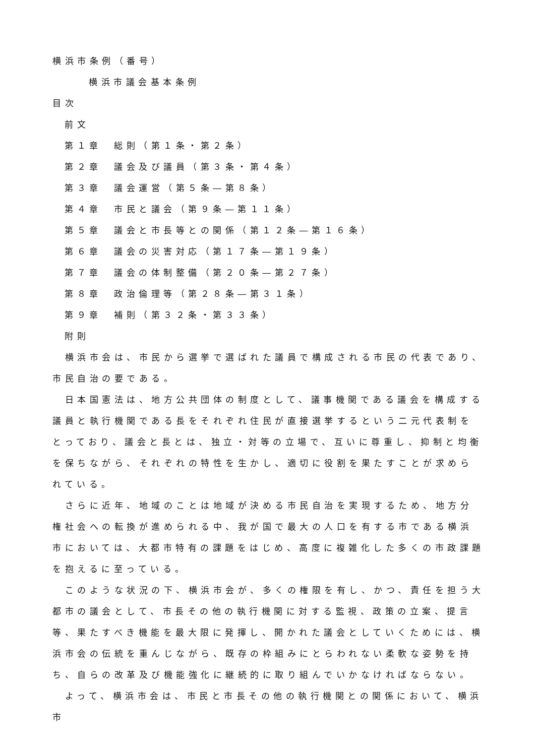横浜市条例（番号）
横浜市議会基本条例
目次
前文
第１章　総則（第１条・第２条）
第２章　議会及び議員（第３条・第４条）
第３章　議会運営（第５条―第８条）
第４章　市民と議会（第９条―第１１条）
第５章　議会と市長等との関係（第１２条―第１６条）
第６章　議会の災害対応（第１７条―第１９条）
第７章　議会の体制整備（第２０条―第２７条）
第８章　政治倫理等（第２８条―第３１条）
第９章　補則（第３２条・第３３条）
附則
　横浜市会は、市民から選挙で選ばれた議員で構成される市民の代表であり、市民自治の要である。
　日本国憲法は、地方公共団体の制度として、議事機関である議会を構成する議員と執行機関である長をそれぞれ住民が直接選挙するという二元代表制をとっており、議会と長とは、独立・対等の立場で、互いに尊重し、抑制と均衡を保ちながら、それぞれの特性を生かし、適切に役割を果たすことが求められている。
　さらに近年、地域のことは地域が決める市民自治を実現するため、地方分権社会への転換が進められる中、我が国で最大の人口を有する市である横浜市においては、大都市特有の課題をはじめ、高度に複雑化した多くの市政課題を抱えるに至っている。
　このような状況の下、横浜市会が、多くの権限を有し、かつ、責任を担う大都市の議会として、市長その他の執行機関に対する監視、政策の立案、提言等、果たすべき機能を最大限に発揮し、開かれた議会としていくためには、横浜市会の伝統を重んじながら、既存の枠組みにとらわれない柔軟な姿勢を持ち、自らの改革及び機能強化に継続的に取り組んでいかなければならない。
　よって、横浜市会は、市民と市長その他の執行機関との関係において、横浜市